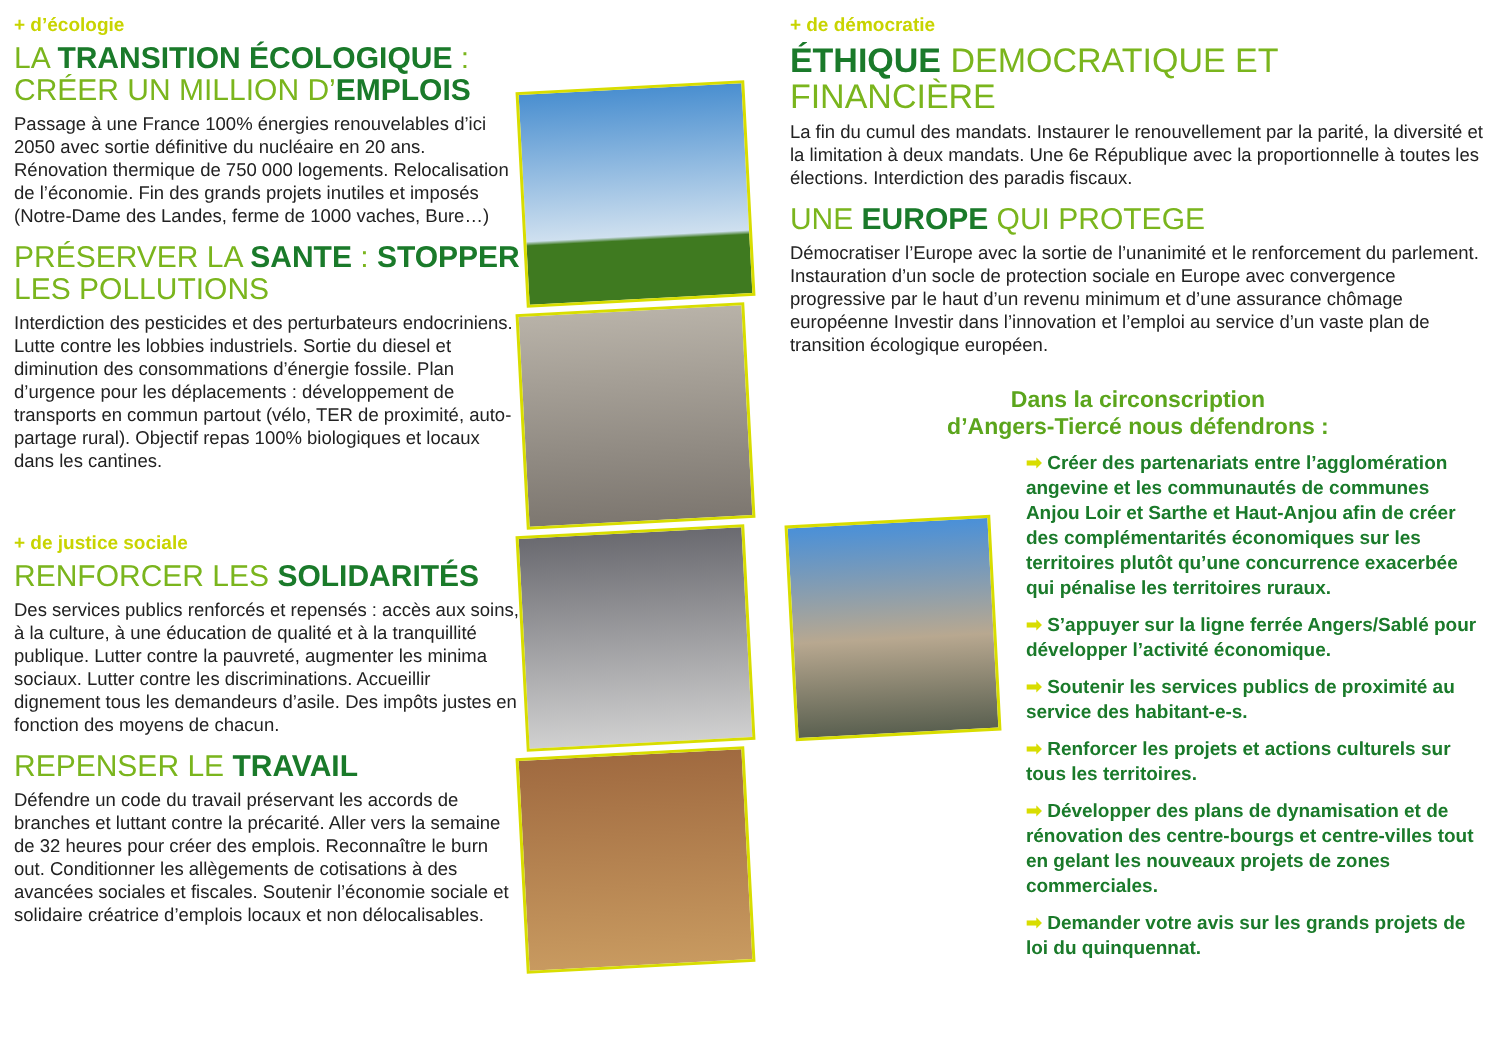+ d’écologie
LA TRANSITION ÉCOLOGIQUE : CRÉER UN MILLION D’EMPLOIS
Passage à une France 100% énergies renouvelables d’ici 2050 avec sortie définitive du nucléaire en 20 ans. Rénovation thermique de 750 000 logements. Relocalisation de l’économie. Fin des grands projets inutiles et imposés (Notre-Dame des Landes, ferme de 1000 vaches, Bure…)
PRÉSERVER LA SANTE : STOPPER LES POLLUTIONS
Interdiction des pesticides et des perturbateurs endocriniens. Lutte contre les lobbies industriels. Sortie du diesel et diminution des consommations d’énergie fossile. Plan d’urgence pour les déplacements : développement de transports en commun partout (vélo, TER de proximité, auto-partage rural). Objectif repas 100% biologiques et locaux dans les cantines.
+ de justice sociale
RENFORCER LES SOLIDARITÉS
Des services publics renforcés et repensés : accès aux soins, à la culture, à une éducation de qualité et à la tranquillité publique. Lutter contre la pauvreté, augmenter les minima sociaux. Lutter contre les discriminations. Accueillir dignement tous les demandeurs d’asile. Des impôts justes en fonction des moyens de chacun.
REPENSER LE TRAVAIL
Défendre un code du travail préservant les accords de branches et luttant contre la précarité. Aller vers la semaine de 32 heures pour créer des emplois. Reconnaître le burn out. Conditionner les allègements de cotisations à des avancées sociales et fiscales. Soutenir l’économie sociale et solidaire créatrice d’emplois locaux et non délocalisables.
+ de démocratie
ÉTHIQUE DEMOCRATIQUE ET FINANCIÈRE
La fin du cumul des mandats. Instaurer le renouvellement par la parité, la diversité et la limitation à deux mandats. Une 6e République avec la proportionnelle à toutes les élections. Interdiction des paradis fiscaux.
UNE EUROPE QUI PROTEGE
Démocratiser l’Europe avec la sortie de l’unanimité et le renforcement du parlement. Instauration d’un socle de protection sociale en Europe avec convergence progressive par le haut d’un revenu minimum et d’une assurance chômage européenne Investir dans l’innovation et l’emploi au service d’un vaste plan de transition écologique européen.
Dans la circonscription
d’Angers-Tiercé nous défendrons :
➡ Créer des partenariats entre l’agglomération angevine et les communautés de communes Anjou Loir et Sarthe et Haut-Anjou afin de créer des complémentarités économiques sur les territoires plutôt qu’une concurrence exacerbée qui pénalise les territoires ruraux.
➡ S’appuyer sur la ligne ferrée Angers/Sablé pour développer l’activité économique.
➡ Soutenir les services publics de proximité au service des habitant-e-s.
➡ Renforcer les projets et actions culturels sur tous les territoires.
➡ Développer des plans de dynamisation et de rénovation des centre-bourgs et centre-villes tout en gelant les nouveaux projets de zones commerciales.
➡ Demander votre avis sur les grands projets de loi du quinquennat.